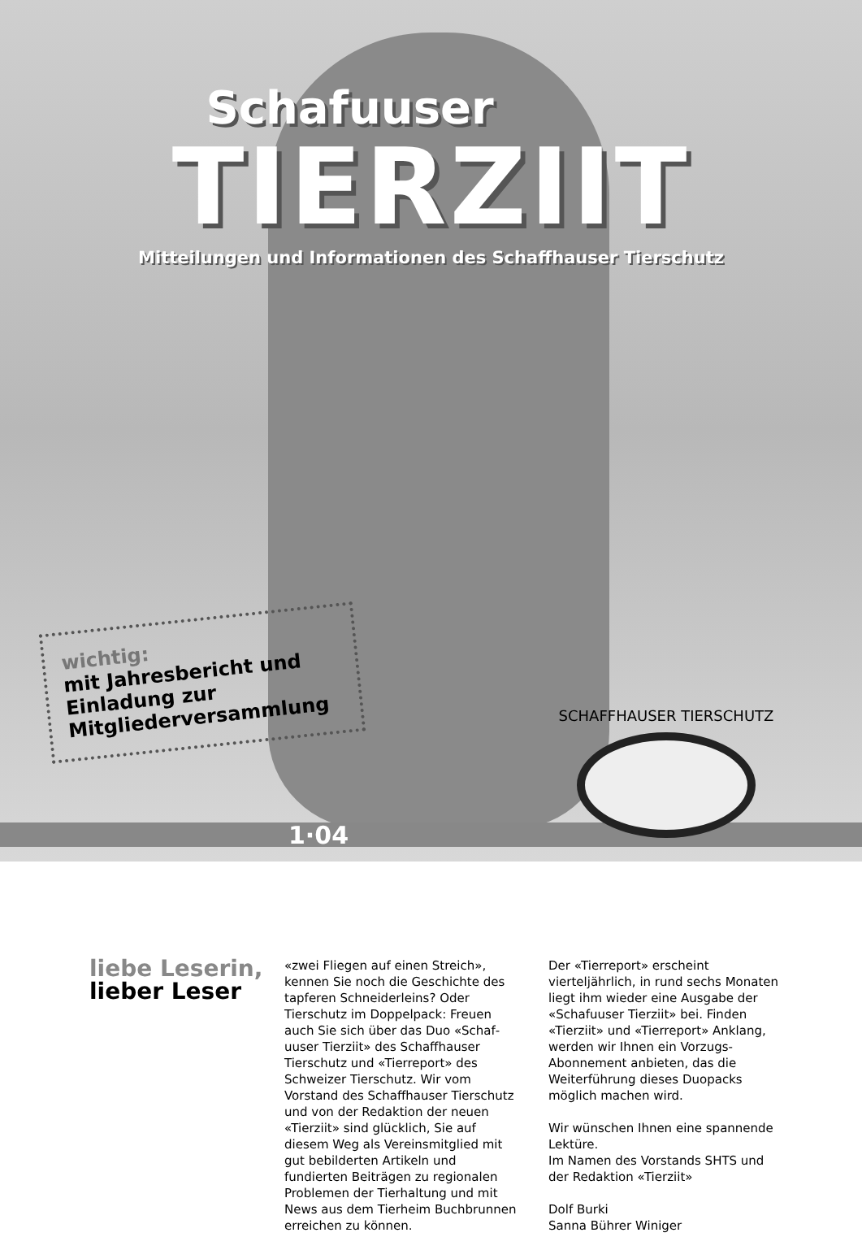Schafuuser
TIERZIIT
Mitteilungen und Informationen des Schaffhauser Tierschutz
wichtig:
mit Jahresbericht und Einladung zur Mitgliederversammlung
SCHAFFHAUSER TIERSCHUTZ
1·04
liebe Leserin,
lieber Leser
«zwei Fliegen auf einen Streich», kennen Sie noch die Geschichte des tapferen Schnei­derleins? Oder Tierschutz im Doppelpack: Freuen auch Sie sich über das Duo «Schaf­uuser Tierziit» des Schaffhauser Tierschutz und «Tierreport» des Schweizer Tierschutz. Wir vom Vorstand des Schaffhauser Tier­schutz und von der Redaktion der neuen «Tierziit» sind glücklich, Sie auf diesem Weg als Vereinsmitglied mit gut bebilderten Arti­keln und fundierten Beiträgen zu regionalen Problemen der Tierhaltung und mit News aus dem Tierheim Buchbrunnen erreichen zu können.
Der «Tierreport» erscheint vierteljährlich, in rund sechs Monaten liegt ihm wieder eine Ausgabe der «Schafuuser Tierziit» bei. Finden «Tierziit» und «Tierreport» Anklang, werden wir Ihnen ein Vorzugs-Abonnement anbieten, das die Weiterführung dieses Duo­packs möglich machen wird.
Wir wünschen Ihnen eine spannende Lektüre.
Im Namen des Vorstands SHTS und der Redaktion «Tierziit»
Dolf Burki
Sanna Bührer Winiger